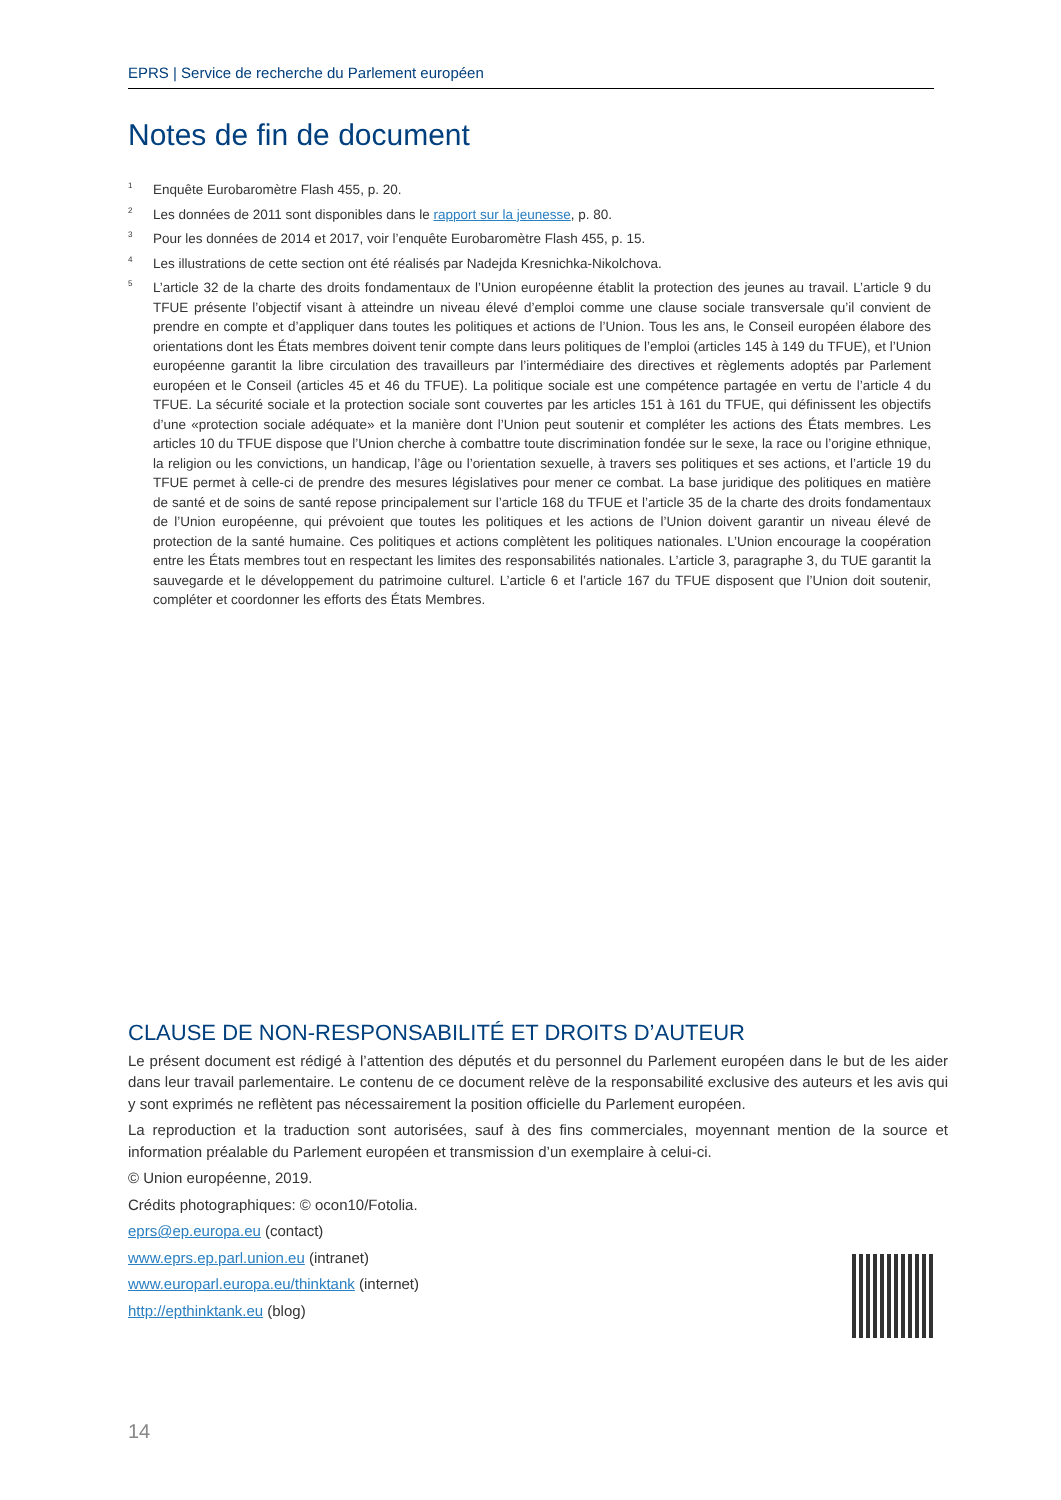EPRS | Service de recherche du Parlement européen
Notes de fin de document
<sup>1</sup>
Enquête Eurobaromètre Flash 455, p. 20.
<sup>2</sup>
Les données de 2011 sont disponibles dans le rapport sur la jeunesse, p. 80.
<sup>3</sup>
Pour les données de 2014 et 2017, voir l’enquête Eurobaromètre Flash 455, p. 15.
<sup>4</sup>
Les illustrations de cette section ont été réalisés par Nadejda Kresnichka-Nikolchova.
<sup>5</sup>
L’article 32 de la charte des droits fondamentaux de l’Union européenne établit la protection des jeunes au travail. L’article 9 du TFUE présente l’objectif visant à atteindre un niveau élevé d’emploi comme une clause sociale transversale qu’il convient de prendre en compte et d’appliquer dans toutes les politiques et actions de l’Union. Tous les ans, le Conseil européen élabore des orientations dont les États membres doivent tenir compte dans leurs politiques de l’emploi (articles 145 à 149 du TFUE), et l’Union européenne garantit la libre circulation des travailleurs par l’intermédiaire des directives et règlements adoptés par Parlement européen et le Conseil (articles 45 et 46 du TFUE). La politique sociale est une compétence partagée en vertu de l’article 4 du TFUE. La sécurité sociale et la protection sociale sont couvertes par les articles 151 à 161 du TFUE, qui définissent les objectifs d’une «protection sociale adéquate» et la manière dont l’Union peut soutenir et compléter les actions des États membres. Les articles 10 du TFUE dispose que l’Union cherche à combattre toute discrimination fondée sur le sexe, la race ou l’origine ethnique, la religion ou les convictions, un handicap, l’âge ou l’orientation sexuelle, à travers ses politiques et ses actions, et l’article 19 du TFUE permet à celle-ci de prendre des mesures législatives pour mener ce combat. La base juridique des politiques en matière de santé et de soins de santé repose principalement sur l’article 168 du TFUE et l’article 35 de la charte des droits fondamentaux de l’Union européenne, qui prévoient que toutes les politiques et les actions de l’Union doivent garantir un niveau élevé de protection de la santé humaine. Ces politiques et actions complètent les politiques nationales. L’Union encourage la coopération entre les États membres tout en respectant les limites des responsabilités nationales. L’article 3, paragraphe 3, du TUE garantit la sauvegarde et le développement du patrimoine culturel. L’article 6 et l’article 167 du TFUE disposent que l’Union doit soutenir, compléter et coordonner les efforts des États Membres.
CLAUSE DE NON-RESPONSABILITÉ ET DROITS D’AUTEUR
Le présent document est rédigé à l’attention des députés et du personnel du Parlement européen dans le but de les aider dans leur travail parlementaire. Le contenu de ce document relève de la responsabilité exclusive des auteurs et les avis qui y sont exprimés ne reflètent pas nécessairement la position officielle du Parlement européen.
La reproduction et la traduction sont autorisées, sauf à des fins commerciales, moyennant mention de la source et information préalable du Parlement européen et transmission d’un exemplaire à celui-ci.
© Union européenne, 2019.
Crédits photographiques: © ocon10/Fotolia.
eprs@ep.europa.eu (contact)
www.eprs.ep.parl.union.eu (intranet)
www.europarl.europa.eu/thinktank (internet)
http://epthinktank.eu (blog)
14